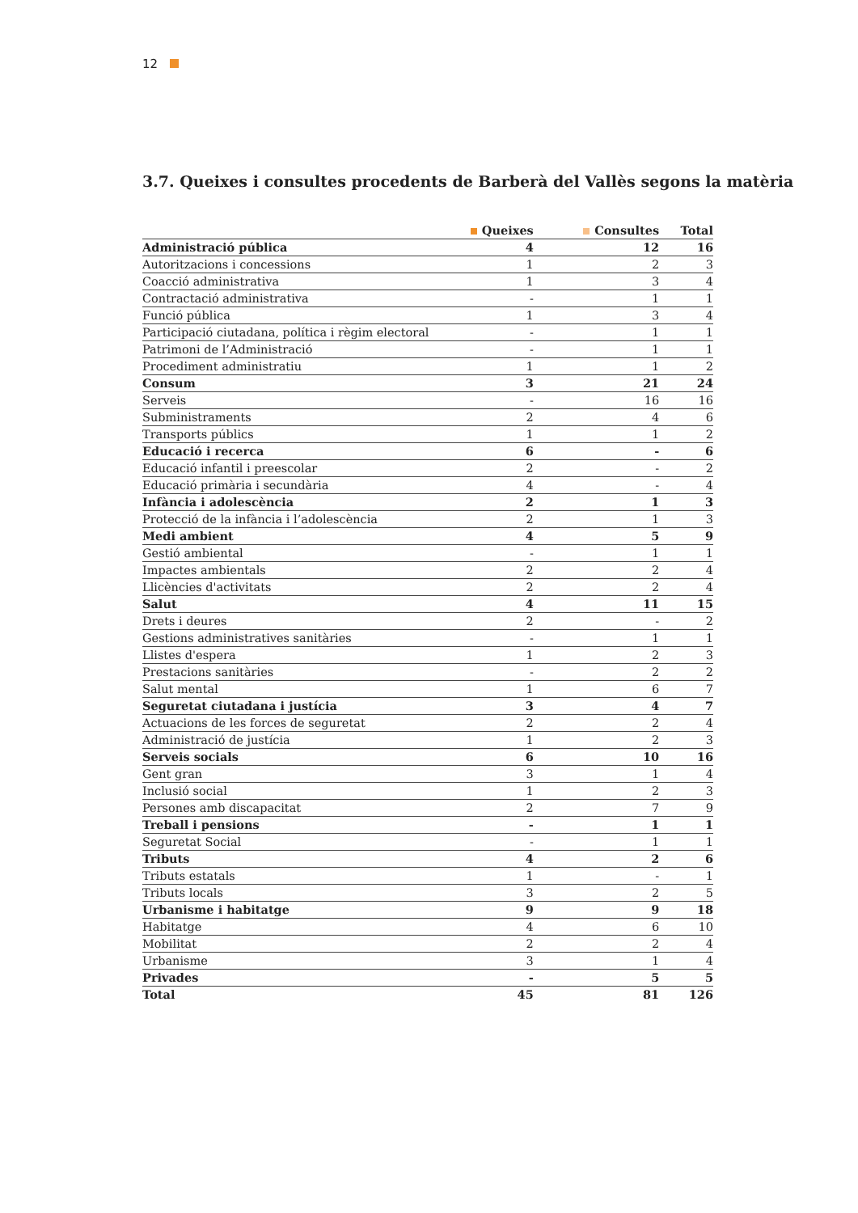12
3.7. Queixes i consultes procedents de Barberà del Vallès segons la matèria
| | Queixes | Consultes | Total |
| --- | --- | --- | --- |
| Administració pública | 4 | 12 | 16 |
| Autoritzacions i concessions | 1 | 2 | 3 |
| Coacció administrativa | 1 | 3 | 4 |
| Contractació administrativa | - | 1 | 1 |
| Funció pública | 1 | 3 | 4 |
| Participació ciutadana, política i règim electoral | - | 1 | 1 |
| Patrimoni de l’Administració | - | 1 | 1 |
| Procediment administratiu | 1 | 1 | 2 |
| Consum | 3 | 21 | 24 |
| Serveis | - | 16 | 16 |
| Subministraments | 2 | 4 | 6 |
| Transports públics | 1 | 1 | 2 |
| Educació i recerca | 6 | - | 6 |
| Educació infantil i preescolar | 2 | - | 2 |
| Educació primària i secundària | 4 | - | 4 |
| Infància i adolescència | 2 | 1 | 3 |
| Protecció de la infància i l’adolescència | 2 | 1 | 3 |
| Medi ambient | 4 | 5 | 9 |
| Gestió ambiental | - | 1 | 1 |
| Impactes ambientals | 2 | 2 | 4 |
| Llicències d'activitats | 2 | 2 | 4 |
| Salut | 4 | 11 | 15 |
| Drets i deures | 2 | - | 2 |
| Gestions administratives sanitàries | - | 1 | 1 |
| Llistes d'espera | 1 | 2 | 3 |
| Prestacions sanitàries | - | 2 | 2 |
| Salut mental | 1 | 6 | 7 |
| Seguretat ciutadana i justícia | 3 | 4 | 7 |
| Actuacions de les forces de seguretat | 2 | 2 | 4 |
| Administració de justícia | 1 | 2 | 3 |
| Serveis socials | 6 | 10 | 16 |
| Gent gran | 3 | 1 | 4 |
| Inclusió social | 1 | 2 | 3 |
| Persones amb discapacitat | 2 | 7 | 9 |
| Treball i pensions | - | 1 | 1 |
| Seguretat Social | - | 1 | 1 |
| Tributs | 4 | 2 | 6 |
| Tributs estatals | 1 | - | 1 |
| Tributs locals | 3 | 2 | 5 |
| Urbanisme i habitatge | 9 | 9 | 18 |
| Habitatge | 4 | 6 | 10 |
| Mobilitat | 2 | 2 | 4 |
| Urbanisme | 3 | 1 | 4 |
| Privades | - | 5 | 5 |
| Total | 45 | 81 | 126 |